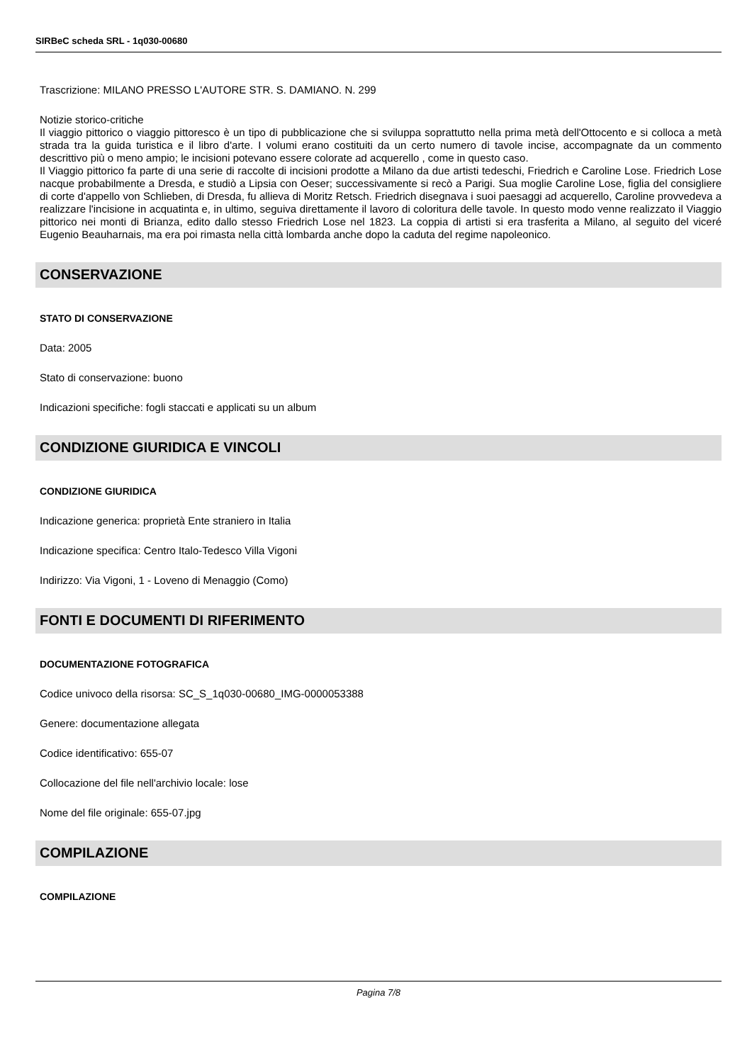SIRBeC scheda SRL - 1q030-00680
Trascrizione: MILANO PRESSO L'AUTORE STR. S. DAMIANO. N. 299
Notizie storico-critiche
Il viaggio pittorico o viaggio pittoresco è un tipo di pubblicazione che si sviluppa soprattutto nella prima metà dell'Ottocento e si colloca a metà strada tra la guida turistica e il libro d'arte. I volumi erano costituiti da un certo numero di tavole incise, accompagnate da un commento descrittivo più o meno ampio; le incisioni potevano essere colorate ad acquerello , come in questo caso.
Il Viaggio pittorico fa parte di una serie di raccolte di incisioni prodotte a Milano da due artisti tedeschi, Friedrich e Caroline Lose. Friedrich Lose nacque probabilmente a Dresda, e studiò a Lipsia con Oeser; successivamente si recò a Parigi. Sua moglie Caroline Lose, figlia del consigliere di corte d'appello von Schlieben, di Dresda, fu allieva di Moritz Retsch. Friedrich disegnava i suoi paesaggi ad acquerello, Caroline provvedeva a realizzare l'incisione in acquatinta e, in ultimo, seguiva direttamente il lavoro di coloritura delle tavole. In questo modo venne realizzato il Viaggio pittorico nei monti di Brianza, edito dallo stesso Friedrich Lose nel 1823. La coppia di artisti si era trasferita a Milano, al seguito del viceré Eugenio Beauharnais, ma era poi rimasta nella città lombarda anche dopo la caduta del regime napoleonico.
CONSERVAZIONE
STATO DI CONSERVAZIONE
Data: 2005
Stato di conservazione: buono
Indicazioni specifiche: fogli staccati e applicati su un album
CONDIZIONE GIURIDICA E VINCOLI
CONDIZIONE GIURIDICA
Indicazione generica: proprietà Ente straniero in Italia
Indicazione specifica: Centro Italo-Tedesco Villa Vigoni
Indirizzo: Via Vigoni, 1 - Loveno di Menaggio (Como)
FONTI E DOCUMENTI DI RIFERIMENTO
DOCUMENTAZIONE FOTOGRAFICA
Codice univoco della risorsa: SC_S_1q030-00680_IMG-0000053388
Genere: documentazione allegata
Codice identificativo: 655-07
Collocazione del file nell'archivio locale: lose
Nome del file originale: 655-07.jpg
COMPILAZIONE
COMPILAZIONE
Pagina 7/8